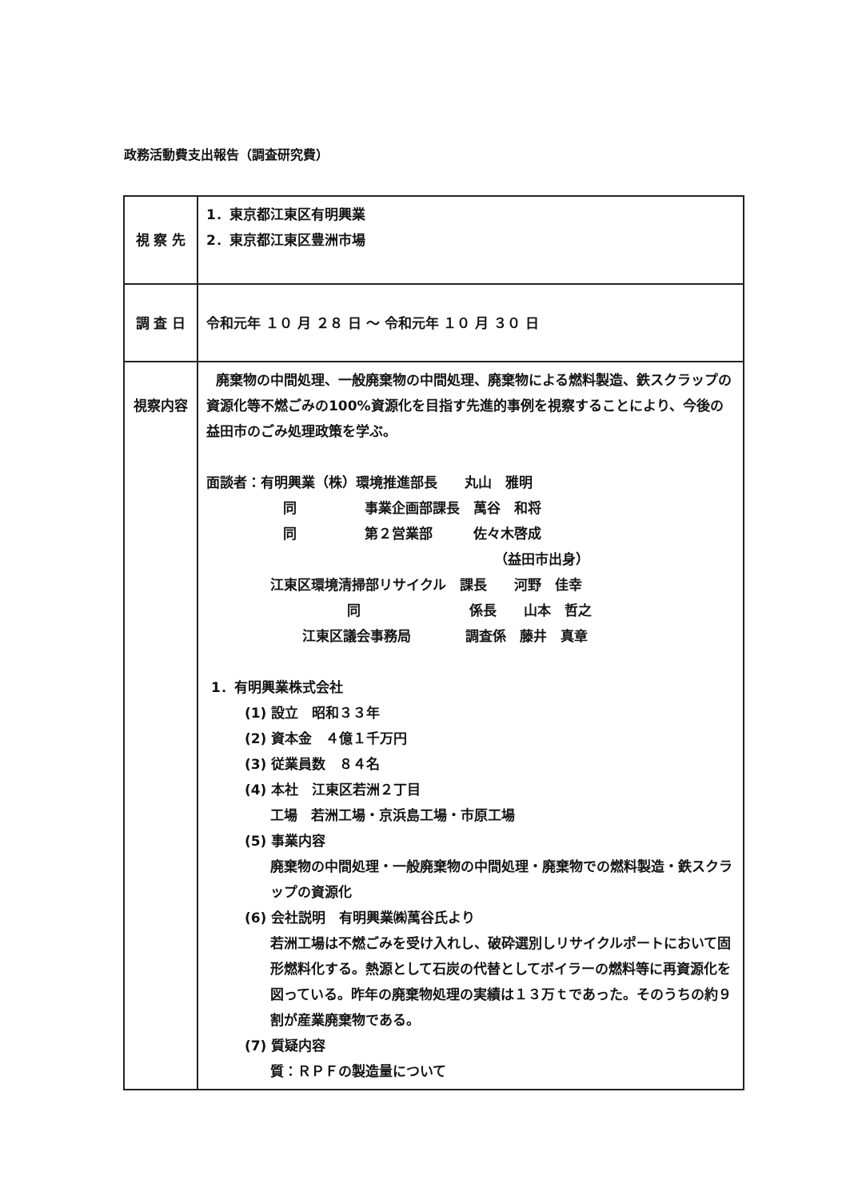政務活動費支出報告（調査研究費）
| 視 察 先 | 1．東京都江東区有明興業 2．東京都江東区豊洲市場 |
| 調 査 日 | 令和元年 １０ 月 ２８ 日 ～ 令和元年 １０ 月 ３０ 日 |
| 視察内容 | 廃棄物の中間処理、一般廃棄物の中間処理、廃棄物による燃料製造、鉄スクラップの資源化等不燃ごみの100%資源化を目指す先進的事例を視察することにより、今後の益田市のごみ処理政策を学ぶ。 面談者：有明興業（株）環境推進部長 丸山 雅明 同 事業企画部課長 萬谷 和将 同 第２営業部 佐々木啓成 （益田市出身） 江東区環境清掃部リサイクル 課長 河野 佳幸 同 係長 山本 哲之 江東区議会事務局 調査係 藤井 真章 1．有明興業株式会社 (1) 設立 昭和３３年 (2) 資本金 ４億１千万円 (3) 従業員数 ８４名 (4) 本社 江東区若洲２丁目 工場 若洲工場・京浜島工場・市原工場 (5) 事業内容 廃棄物の中間処理・一般廃棄物の中間処理・廃棄物での燃料製造・鉄スクラップの資源化 (6) 会社説明 有明興業㈱萬谷氏より 若洲工場は不燃ごみを受け入れし、破砕選別しリサイクルポートにおいて固形燃料化する。熱源として石炭の代替としてボイラーの燃料等に再資源化を図っている。昨年の廃棄物処理の実績は１３万ｔであった。そのうちの約９割が産業廃棄物である。 (7) 質疑内容 質：ＲＰＦの製造量について |